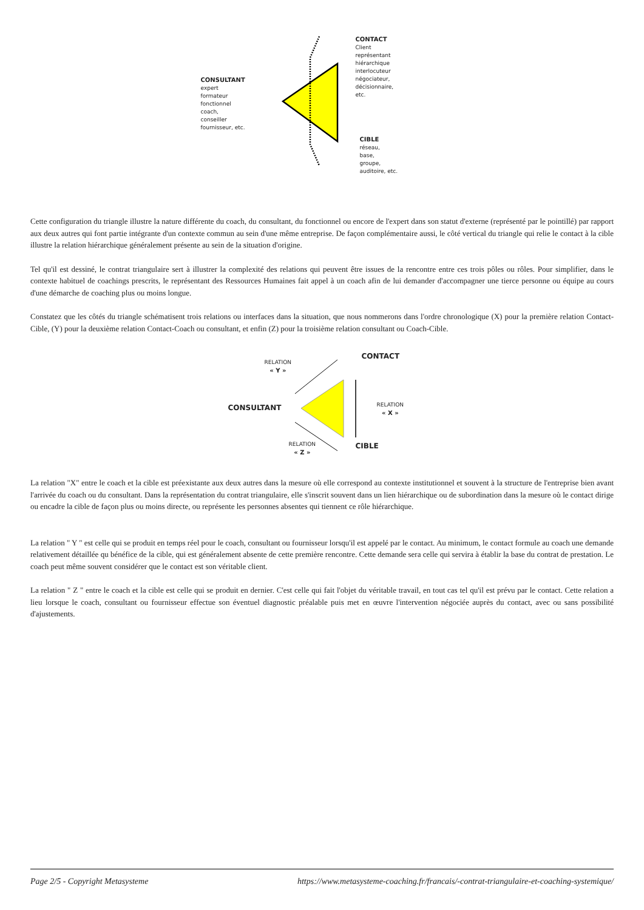CONSULTANT
expert
formateur
fonctionnel
coach,
conseiller
fournisseur, etc.
CONTACT
Client
représentant
hiérarchique
interlocuteur
négociateur,
décisionnaire,
etc.
CIBLE
réseau,
base,
groupe,
auditoire, etc.
Cette configuration du triangle illustre la nature différente du coach, du consultant, du fonctionnel ou encore de l'expert dans son statut d'externe (représenté par le pointillé) par rapport aux deux autres qui font partie intégrante d'un contexte commun au sein d'une même entreprise. De façon complémentaire aussi, le côté vertical du triangle qui relie le contact à la cible illustre la relation hiérarchique généralement présente au sein de la situation d'origine.
Tel qu'il est dessiné, le contrat triangulaire sert à illustrer la complexité des relations qui peuvent être issues de la rencontre entre ces trois pôles ou rôles. Pour simplifier, dans le contexte habituel de coachings prescrits, le représentant des Ressources Humaines fait appel à un coach afin de lui demander d'accompagner une tierce personne ou équipe au cours d'une démarche de coaching plus ou moins longue.
Constatez que les côtés du triangle schématisent trois relations ou interfaces dans la situation, que nous nommerons dans l'ordre chronologique (X) pour la première relation Contact-Cible, (Y) pour la deuxième relation Contact-Coach ou consultant, et enfin (Z) pour la troisième relation consultant ou Coach-Cible.
RELATION
« Y »
CONTACT
CONSULTANT
RELATION
« X »
RELATION
« Z »
CIBLE
La relation "X" entre le coach et la cible est préexistante aux deux autres dans la mesure où elle correspond au contexte institutionnel et souvent à la structure de l'entreprise bien avant l'arrivée du coach ou du consultant. Dans la représentation du contrat triangulaire, elle s'inscrit souvent dans un lien hiérarchique ou de subordination dans la mesure où le contact dirige ou encadre la cible de façon plus ou moins directe, ou représente les personnes absentes qui tiennent ce rôle hiérarchique.
La relation " Y " est celle qui se produit en temps réel pour le coach, consultant ou fournisseur lorsqu'il est appelé par le contact. Au minimum, le contact formule au coach une demande relativement détaillée qu bénéfice de la cible, qui est généralement absente de cette première rencontre. Cette demande sera celle qui servira à établir la base du contrat de prestation. Le coach peut même souvent considérer que le contact est son véritable client.
La relation " Z " entre le coach et la cible est celle qui se produit en dernier. C'est celle qui fait l'objet du véritable travail, en tout cas tel qu'il est prévu par le contact. Cette relation a lieu lorsque le coach, consultant ou fournisseur effectue son éventuel diagnostic préalable puis met en œuvre l'intervention négociée auprès du contact, avec ou sans possibilité d'ajustements.
Page 2/5 - Copyright Metasysteme https://www.metasysteme-coaching.fr/francais/-contrat-triangulaire-et-coaching-systemique/